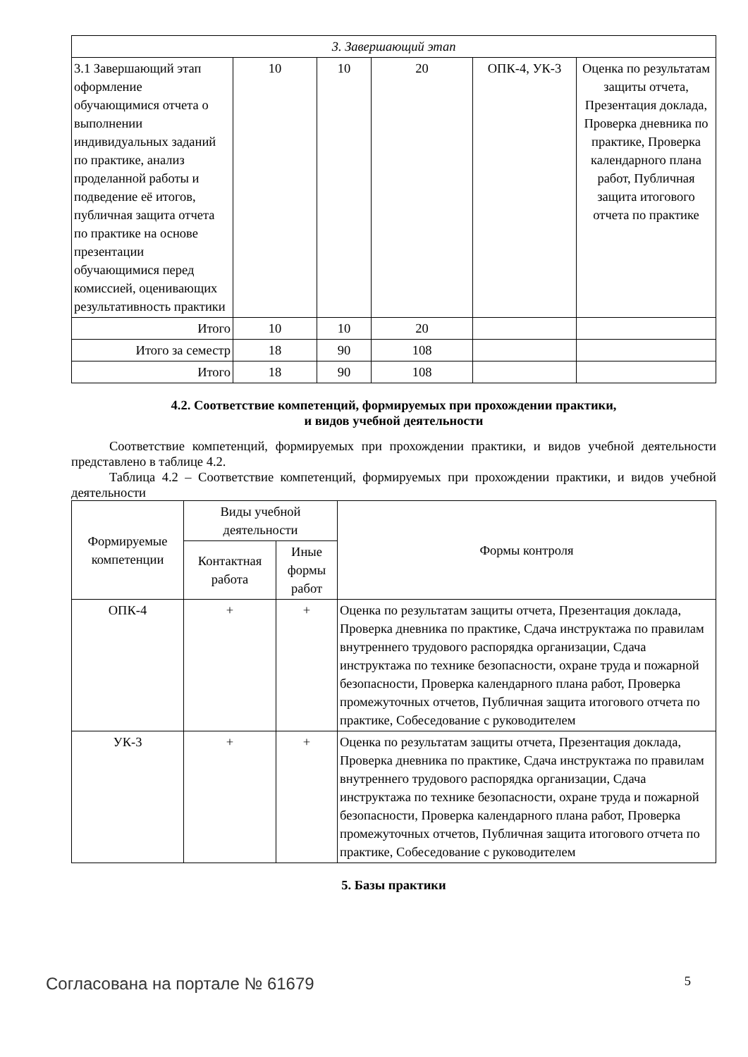| 3. Завершающий этап | | | | | |
| 3.1 Завершающий этап оформление обучающимися отчета о выполнении индивидуальных заданий по практике, анализ проделанной работы и подведение её итогов, публичная защита отчета по практике на основе презентации обучающимися перед комиссией, оценивающих результативность практики | 10 | 10 | 20 | ОПК-4, УК-3 | Оценка по результатам защиты отчета, Презентация доклада, Проверка дневника по практике, Проверка календарного плана работ, Публичная защита итогового отчета по практике |
| Итого | 10 | 10 | 20 | | |
| Итого за семестр | 18 | 90 | 108 | | |
| Итого | 18 | 90 | 108 | | |
4.2. Соответствие компетенций, формируемых при прохождении практики,
и видов учебной деятельности
Соответствие компетенций, формируемых при прохождении практики, и видов учебной деятельности представлено в таблице 4.2.
Таблица 4.2 – Соответствие компетенций, формируемых при прохождении практики, и видов учебной деятельности
| Формируемые компетенции | Виды учебной деятельности | | Формы контроля |
| --- | --- | --- | --- |
| | Контактная работа | Иные формы работ | |
| ОПК-4 | + | + | Оценка по результатам защиты отчета, Презентация доклада, Проверка дневника по практике, Сдача инструктажа по правилам внутреннего трудового распорядка организации, Сдача инструктажа по технике безопасности, охране труда и пожарной безопасности, Проверка календарного плана работ, Проверка промежуточных отчетов, Публичная защита итогового отчета по практике, Собеседование с руководителем |
| УК-3 | + | + | Оценка по результатам защиты отчета, Презентация доклада, Проверка дневника по практике, Сдача инструктажа по правилам внутреннего трудового распорядка организации, Сдача инструктажа по технике безопасности, охране труда и пожарной безопасности, Проверка календарного плана работ, Проверка промежуточных отчетов, Публичная защита итогового отчета по практике, Собеседование с руководителем |
5. Базы практики
Согласована на портале № 61679 5